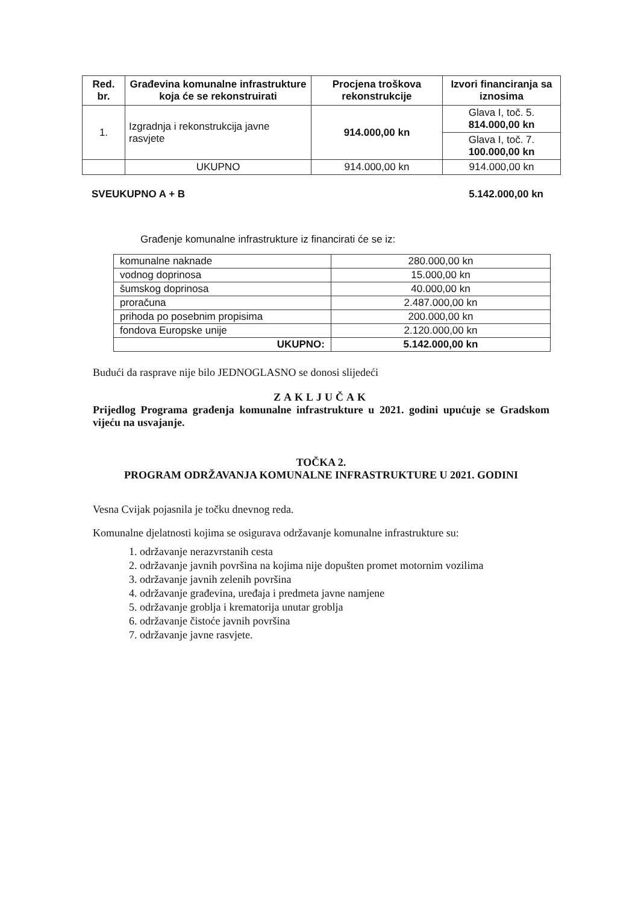| Red. br. | Građevina komunalne infrastrukture koja će se rekonstruirati | Procjena troškova rekonstrukcije | Izvori financiranja sa iznosima |
| --- | --- | --- | --- |
| 1. | Izgradnja i rekonstrukcija javne rasvjete | 914.000,00 kn | Glava I, toč. 5. 814.000,00 kn |
| | | | Glava I, toč. 7. 100.000,00 kn |
| | UKUPNO | 914.000,00 kn | 914.000,00 kn |
SVEUKUPNO A + B 5.142.000,00 kn
Građenje komunalne infrastrukture iz financirati će se iz:
| komunalne naknade | 280.000,00 kn |
| vodnog doprinosa | 15.000,00 kn |
| šumskog doprinosa | 40.000,00 kn |
| proračuna | 2.487.000,00 kn |
| prihoda po posebnim propisima | 200.000,00 kn |
| fondova Europske unije | 2.120.000,00 kn |
| UKUPNO: | 5.142.000,00 kn |
Budući da rasprave nije bilo JEDNOGLASNO se donosi slijedeći
ZAKLJUČAK
Prijedlog Programa građenja komunalne infrastrukture u 2021. godini upućuje se Gradskom vijeću na usvajanje.
TOČKA 2.
PROGRAM ODRŽAVANJA KOMUNALNE INFRASTRUKTURE U 2021. GODINI
Vesna Cvijak pojasnila je točku dnevnog reda.
Komunalne djelatnosti kojima se osigurava održavanje komunalne infrastrukture su:
1. održavanje nerazvrstanih cesta
2. održavanje javnih površina na kojima nije dopušten promet motornim vozilima
3. održavanje javnih zelenih površina
4. održavanje građevina, uređaja i predmeta javne namjene
5. održavanje groblja i krematorija unutar groblja
6. održavanje čistoće javnih površina
7. održavanje javne rasvjete.